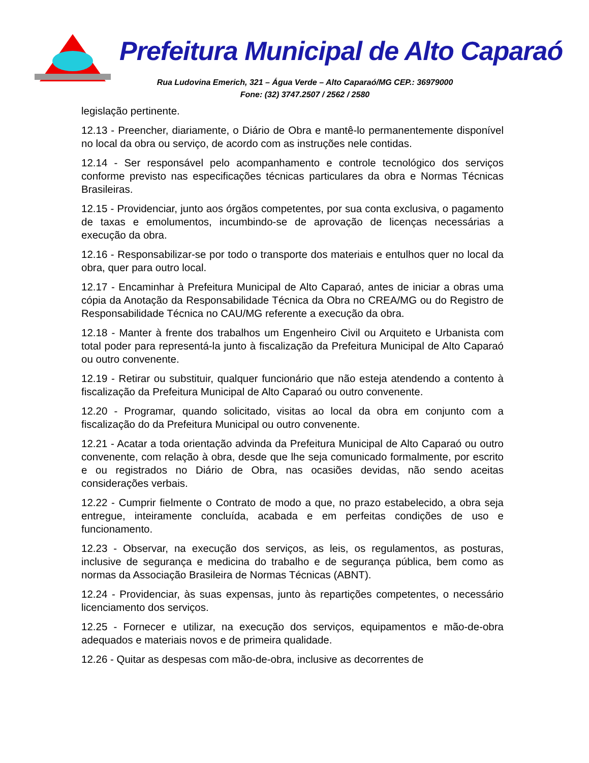Prefeitura Municipal de Alto Caparaó
Rua Ludovina Emerich, 321 – Água Verde – Alto Caparaó/MG CEP.: 36979000
Fone: (32) 3747.2507 / 2562 / 2580
legislação pertinente.
12.13 - Preencher, diariamente, o Diário de Obra e mantê-lo permanentemente disponível no local da obra ou serviço, de acordo com as instruções nele contidas.
12.14 - Ser responsável pelo acompanhamento e controle tecnológico dos serviços conforme previsto nas especificações técnicas particulares da obra e Normas Técnicas Brasileiras.
12.15 - Providenciar, junto aos órgãos competentes, por sua conta exclusiva, o pagamento de taxas e emolumentos, incumbindo-se de aprovação de licenças necessárias a execução da obra.
12.16 - Responsabilizar-se por todo o transporte dos materiais e entulhos quer no local da obra, quer para outro local.
12.17 - Encaminhar à Prefeitura Municipal de Alto Caparaó, antes de iniciar a obras uma cópia da Anotação da Responsabilidade Técnica da Obra no CREA/MG ou do Registro de Responsabilidade Técnica no CAU/MG referente a execução da obra.
12.18 - Manter à frente dos trabalhos um Engenheiro Civil ou Arquiteto e Urbanista com total poder para representá-la junto à fiscalização da Prefeitura Municipal de Alto Caparaó ou outro convenente.
12.19 - Retirar ou substituir, qualquer funcionário que não esteja atendendo a contento à fiscalização da Prefeitura Municipal de Alto Caparaó ou outro convenente.
12.20 - Programar, quando solicitado, visitas ao local da obra em conjunto com a fiscalização do da Prefeitura Municipal ou outro convenente.
12.21 - Acatar a toda orientação advinda da Prefeitura Municipal de Alto Caparaó ou outro convenente, com relação à obra, desde que lhe seja comunicado formalmente, por escrito e ou registrados no Diário de Obra, nas ocasiões devidas, não sendo aceitas considerações verbais.
12.22 - Cumprir fielmente o Contrato de modo a que, no prazo estabelecido, a obra seja entregue, inteiramente concluída, acabada e em perfeitas condições de uso e funcionamento.
12.23 - Observar, na execução dos serviços, as leis, os regulamentos, as posturas, inclusive de segurança e medicina do trabalho e de segurança pública, bem como as normas da Associação Brasileira de Normas Técnicas (ABNT).
12.24 - Providenciar, às suas expensas, junto às repartições competentes, o necessário licenciamento dos serviços.
12.25 - Fornecer e utilizar, na execução dos serviços, equipamentos e mão-de-obra adequados e materiais novos e de primeira qualidade.
12.26 - Quitar as despesas com mão-de-obra, inclusive as decorrentes de